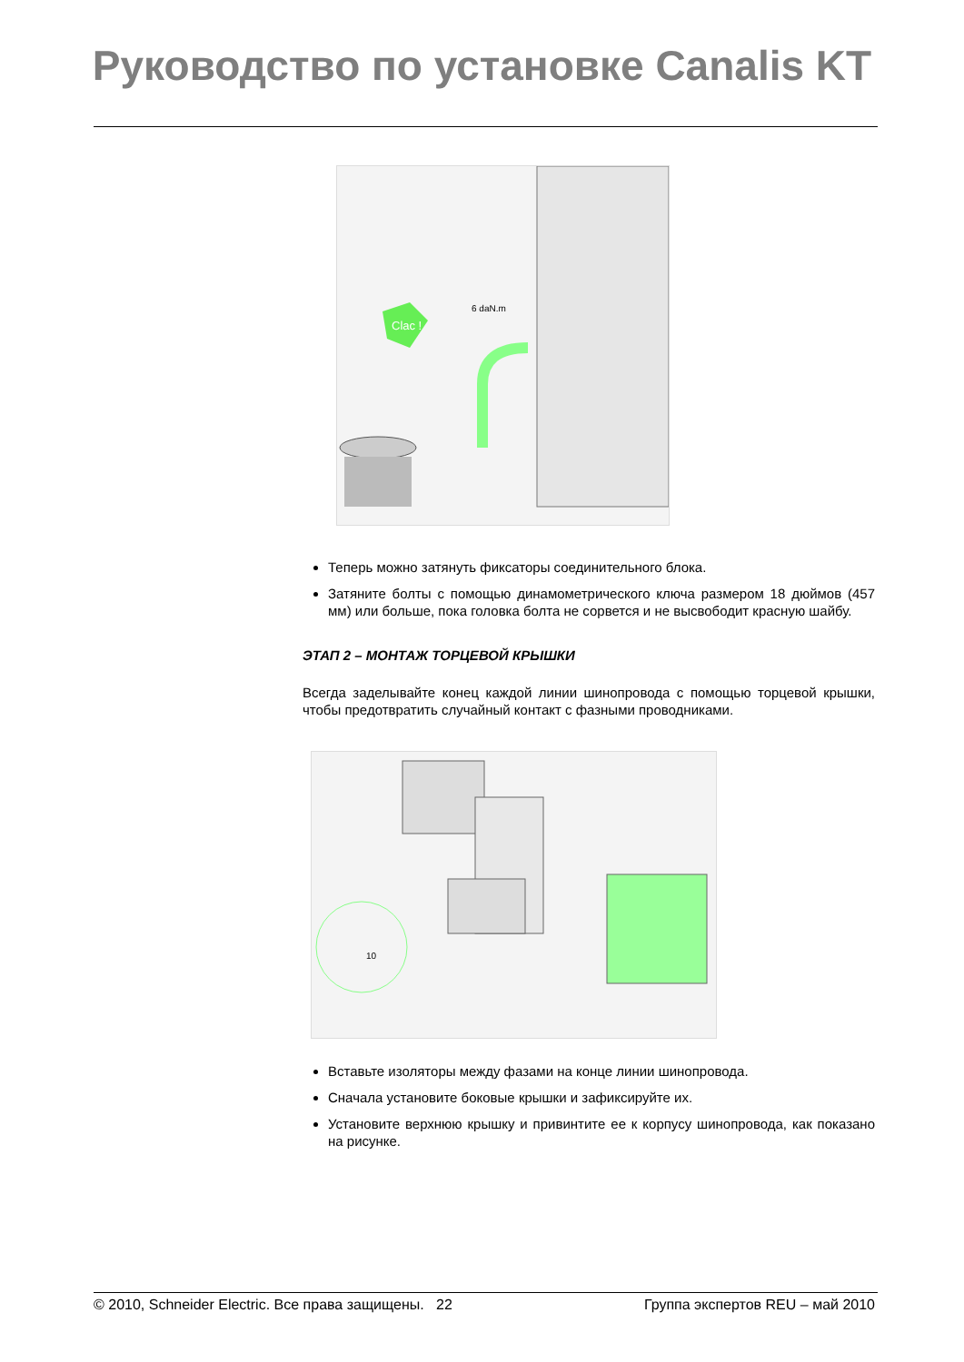Руководство по установке Canalis KT
Clac !
6 daN.m
Теперь можно затянуть фиксаторы соединительного блока.
Затяните болты с помощью динамометрического ключа размером 18 дюймов (457 мм) или больше, пока головка болта не сорвется и не высвободит красную шайбу.
ЭТАП 2 – МОНТАЖ ТОРЦЕВОЙ КРЫШКИ
Всегда заделывайте конец каждой линии шинопровода с помощью торцевой крышки, чтобы предотвратить случайный контакт с фазными проводниками.
10
Вставьте изоляторы между фазами на конце линии шинопровода.
Сначала установите боковые крышки и зафиксируйте их.
Установите верхнюю крышку и привинтите ее к корпусу шинопровода, как показано на рисунке.
© 2010, Schneider Electric. Все права защищены. 22 Группа экспертов REU – май 2010